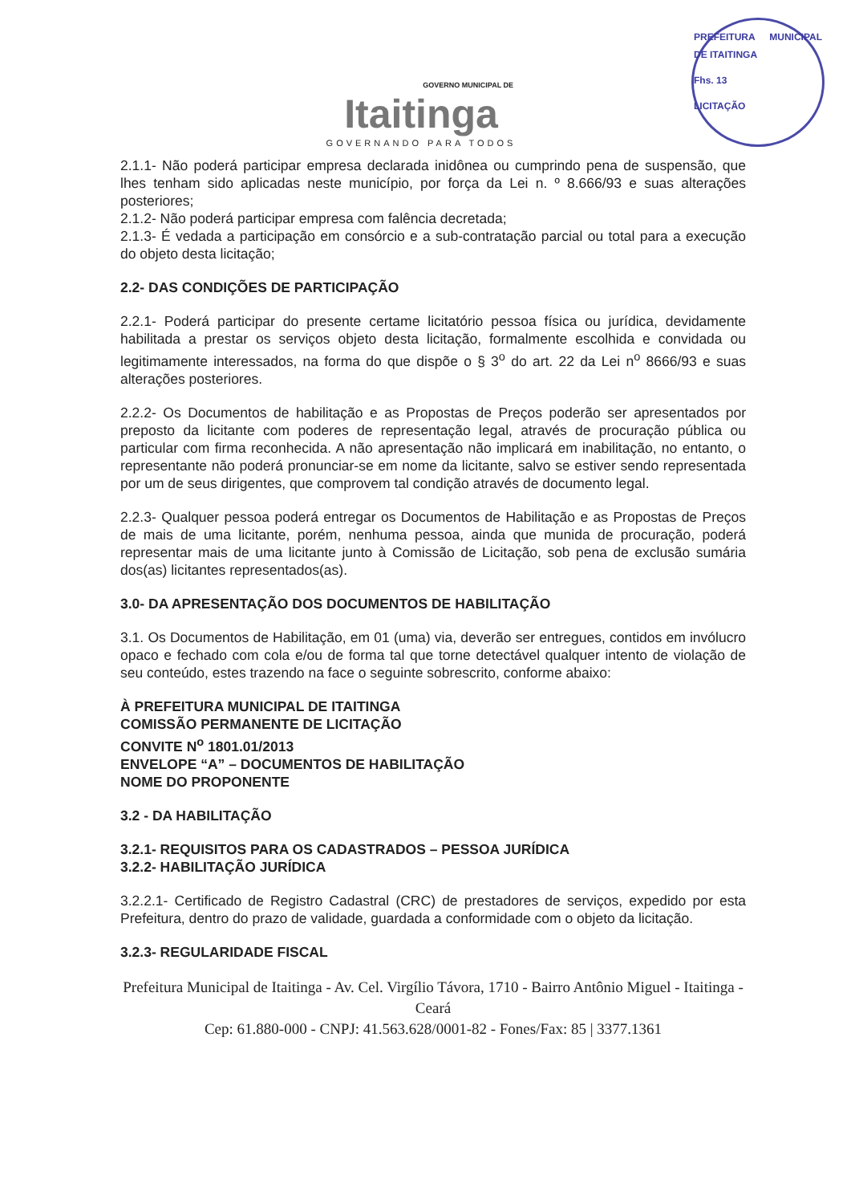GOVERNO MUNICIPAL DE
Itaitinga
GOVERNANDO PARA TODOS
PREFEITURA MUNICIPAL DE ITAITINGA
Fhs. 13
LICITAÇÃO
2.1.1- Não poderá participar empresa declarada inidônea ou cumprindo pena de suspensão, que lhes tenham sido aplicadas neste município, por força da Lei n. º 8.666/93 e suas alterações posteriores;
2.1.2- Não poderá participar empresa com falência decretada;
2.1.3- É vedada a participação em consórcio e a sub-contratação parcial ou total para a execução do objeto desta licitação;
2.2- DAS CONDIÇÕES DE PARTICIPAÇÃO
2.2.1- Poderá participar do presente certame licitatório pessoa física ou jurídica, devidamente habilitada a prestar os serviços objeto desta licitação, formalmente escolhida e convidada ou legitimamente interessados, na forma do que dispõe o § 3<sup>o</sup> do art. 22 da Lei n<sup>o</sup> 8666/93 e suas alterações posteriores.
2.2.2- Os Documentos de habilitação e as Propostas de Preços poderão ser apresentados por preposto da licitante com poderes de representação legal, através de procuração pública ou particular com firma reconhecida. A não apresentação não implicará em inabilitação, no entanto, o representante não poderá pronunciar-se em nome da licitante, salvo se estiver sendo representada por um de seus dirigentes, que comprovem tal condição através de documento legal.
2.2.3- Qualquer pessoa poderá entregar os Documentos de Habilitação e as Propostas de Preços de mais de uma licitante, porém, nenhuma pessoa, ainda que munida de procuração, poderá representar mais de uma licitante junto à Comissão de Licitação, sob pena de exclusão sumária dos(as) licitantes representados(as).
3.0- DA APRESENTAÇÃO DOS DOCUMENTOS DE HABILITAÇÃO
3.1. Os Documentos de Habilitação, em 01 (uma) via, deverão ser entregues, contidos em invólucro opaco e fechado com cola e/ou de forma tal que torne detectável qualquer intento de violação de seu conteúdo, estes trazendo na face o seguinte sobrescrito, conforme abaixo:
À PREFEITURA MUNICIPAL DE ITAITINGA
COMISSÃO PERMANENTE DE LICITAÇÃO
CONVITE N<sup>o</sup> 1801.01/2013
ENVELOPE “A” – DOCUMENTOS DE HABILITAÇÃO
NOME DO PROPONENTE
3.2 - DA HABILITAÇÃO
3.2.1- REQUISITOS PARA OS CADASTRADOS – PESSOA JURÍDICA
3.2.2- HABILITAÇÃO JURÍDICA
3.2.2.1- Certificado de Registro Cadastral (CRC) de prestadores de serviços, expedido por esta Prefeitura, dentro do prazo de validade, guardada a conformidade com o objeto da licitação.
3.2.3- REGULARIDADE FISCAL
Prefeitura Municipal de Itaitinga - Av. Cel. Virgílio Távora, 1710 - Bairro Antônio Miguel - Itaitinga - Ceará
Cep: 61.880-000 - CNPJ: 41.563.628/0001-82 - Fones/Fax: 85 | 3377.1361